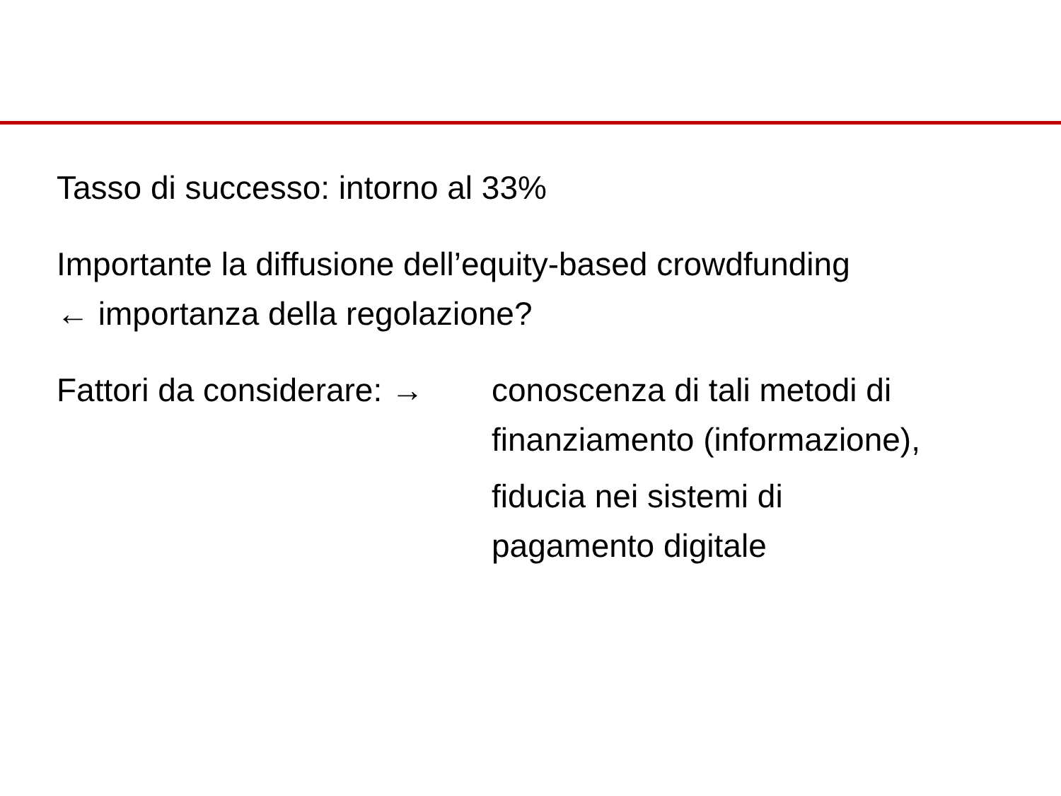Tasso di successo: intorno al 33%
Importante la diffusione dell’equity-based crowdfunding
← importanza della regolazione?
Fattori da considerare: →
conoscenza di tali metodi di
finanziamento (informazione),
fiducia nei sistemi di
pagamento digitale